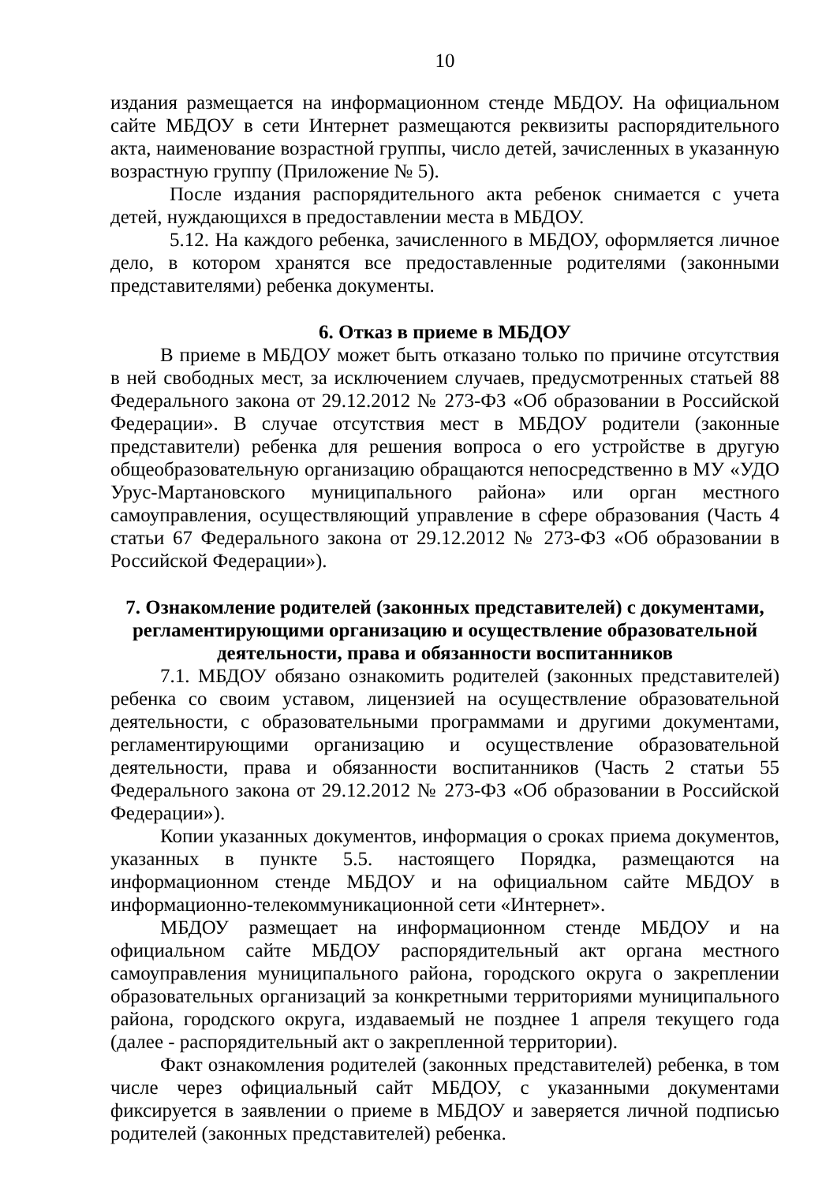10
издания размещается на информационном стенде МБДОУ. На официальном сайте МБДОУ в сети Интернет размещаются реквизиты распорядительного акта, наименование возрастной группы, число детей, зачисленных в указанную возрастную группу (Приложение № 5).
После издания распорядительного акта ребенок снимается с учета детей, нуждающихся в предоставлении места в МБДОУ.
5.12. На каждого ребенка, зачисленного в МБДОУ, оформляется личное дело, в котором хранятся все предоставленные родителями (законными представителями) ребенка документы.
6. Отказ в приеме в МБДОУ
В приеме в МБДОУ может быть отказано только по причине отсутствия в ней свободных мест, за исключением случаев, предусмотренных статьей 88 Федерального закона от 29.12.2012 № 273-ФЗ «Об образовании в Российской Федерации». В случае отсутствия мест в МБДОУ родители (законные представители) ребенка для решения вопроса о его устройстве в другую общеобразовательную организацию обращаются непосредственно в МУ «УДО Урус-Мартановского муниципального района» или орган местного самоуправления, осуществляющий управление в сфере образования (Часть 4 статьи 67 Федерального закона от 29.12.2012 № 273-ФЗ «Об образовании в Российской Федерации»).
7. Ознакомление родителей (законных представителей) с документами, регламентирующими организацию и осуществление образовательной деятельности, права и обязанности воспитанников
7.1. МБДОУ обязано ознакомить родителей (законных представителей) ребенка со своим уставом, лицензией на осуществление образовательной деятельности, с образовательными программами и другими документами, регламентирующими организацию и осуществление образовательной деятельности, права и обязанности воспитанников (Часть 2 статьи 55 Федерального закона от 29.12.2012 № 273-ФЗ «Об образовании в Российской Федерации»).
Копии указанных документов, информация о сроках приема документов, указанных в пункте 5.5. настоящего Порядка, размещаются на информационном стенде МБДОУ и на официальном сайте МБДОУ в информационно-телекоммуникационной сети «Интернет».
МБДОУ размещает на информационном стенде МБДОУ и на официальном сайте МБДОУ распорядительный акт органа местного самоуправления муниципального района, городского округа о закреплении образовательных организаций за конкретными территориями муниципального района, городского округа, издаваемый не позднее 1 апреля текущего года (далее - распорядительный акт о закрепленной территории).
Факт ознакомления родителей (законных представителей) ребенка, в том числе через официальный сайт МБДОУ, с указанными документами фиксируется в заявлении о приеме в МБДОУ и заверяется личной подписью родителей (законных представителей) ребенка.